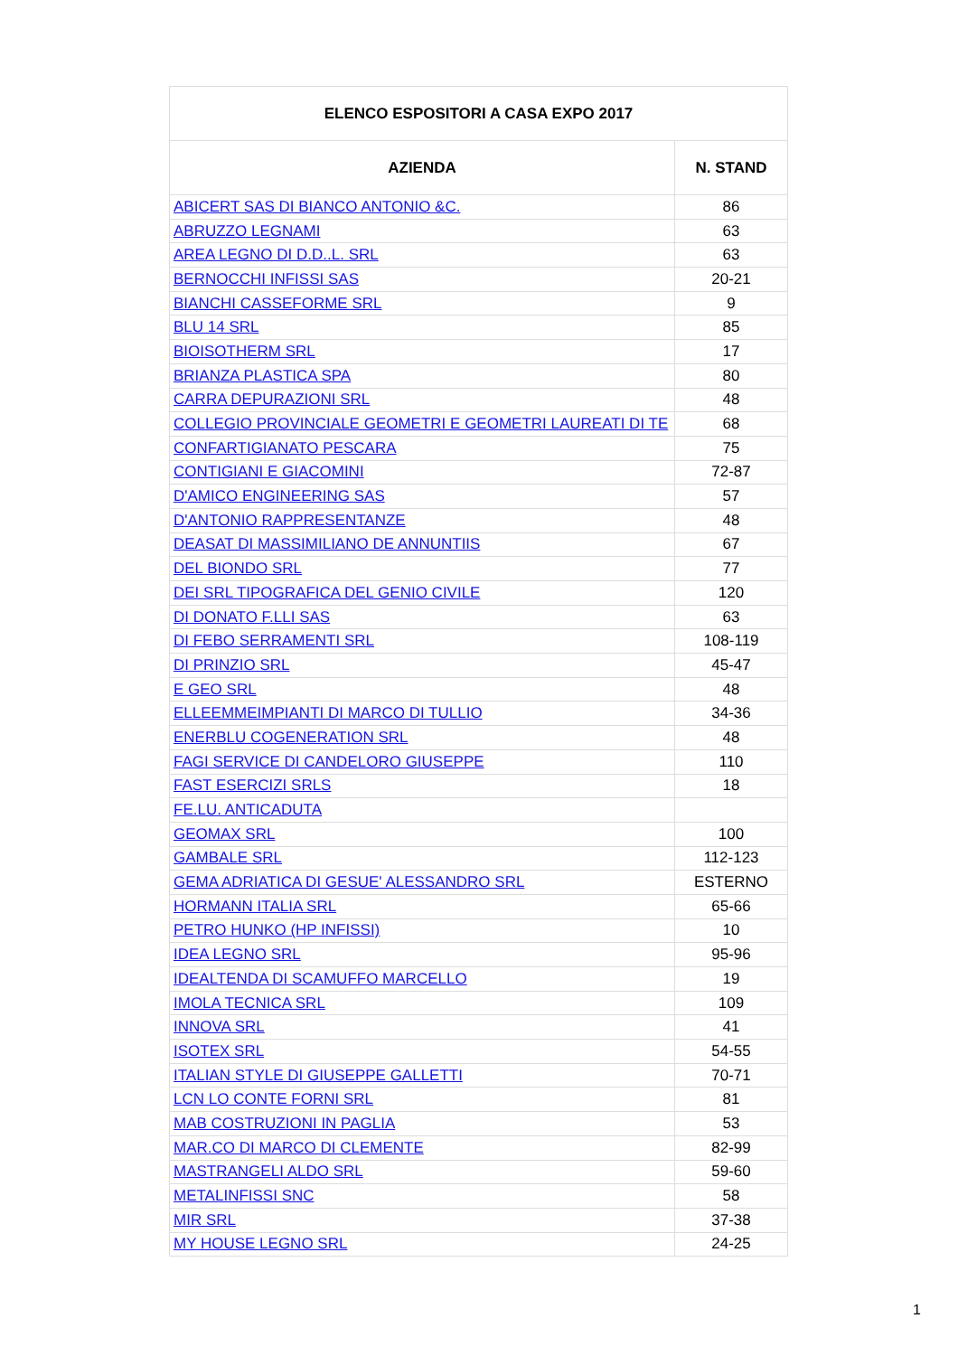| ELENCO ESPOSITORI A CASA EXPO 2017 | |
| --- | --- |
| AZIENDA | N. STAND |
| ABICERT SAS DI BIANCO ANTONIO &C. | 86 |
| ABRUZZO LEGNAMI | 63 |
| AREA LEGNO DI D.D..L. SRL | 63 |
| BERNOCCHI INFISSI SAS | 20-21 |
| BIANCHI CASSEFORME SRL | 9 |
| BLU 14 SRL | 85 |
| BIOISOTHERM SRL | 17 |
| BRIANZA PLASTICA SPA | 80 |
| CARRA DEPURAZIONI SRL | 48 |
| COLLEGIO PROVINCIALE GEOMETRI E GEOMETRI LAUREATI DI TE | 68 |
| CONFARTIGIANATO PESCARA | 75 |
| CONTIGIANI E GIACOMINI | 72-87 |
| D'AMICO ENGINEERING SAS | 57 |
| D'ANTONIO RAPPRESENTANZE | 48 |
| DEASAT DI MASSIMILIANO DE ANNUNTIIS | 67 |
| DEL BIONDO SRL | 77 |
| DEI SRL TIPOGRAFICA DEL GENIO CIVILE | 120 |
| DI DONATO F.LLI SAS | 63 |
| DI FEBO SERRAMENTI SRL | 108-119 |
| DI PRINZIO SRL | 45-47 |
| E GEO SRL | 48 |
| ELLEEMMEIMPIANTI DI MARCO DI TULLIO | 34-36 |
| ENERBLU COGENERATION SRL | 48 |
| FAGI SERVICE DI CANDELORO GIUSEPPE | 110 |
| FAST ESERCIZI SRLS | 18 |
| FE.LU. ANTICADUTA | |
| GEOMAX SRL | 100 |
| GAMBALE SRL | 112-123 |
| GEMA ADRIATICA DI GESUE' ALESSANDRO SRL | ESTERNO |
| HORMANN ITALIA SRL | 65-66 |
| PETRO HUNKO (HP INFISSI) | 10 |
| IDEA LEGNO SRL | 95-96 |
| IDEALTENDA DI SCAMUFFO MARCELLO | 19 |
| IMOLA TECNICA SRL | 109 |
| INNOVA SRL | 41 |
| ISOTEX SRL | 54-55 |
| ITALIAN STYLE DI GIUSEPPE GALLETTI | 70-71 |
| LCN LO CONTE FORNI SRL | 81 |
| MAB COSTRUZIONI IN PAGLIA | 53 |
| MAR.CO DI MARCO DI CLEMENTE | 82-99 |
| MASTRANGELI ALDO SRL | 59-60 |
| METALINFISSI SNC | 58 |
| MIR SRL | 37-38 |
| MY HOUSE LEGNO SRL | 24-25 |
1